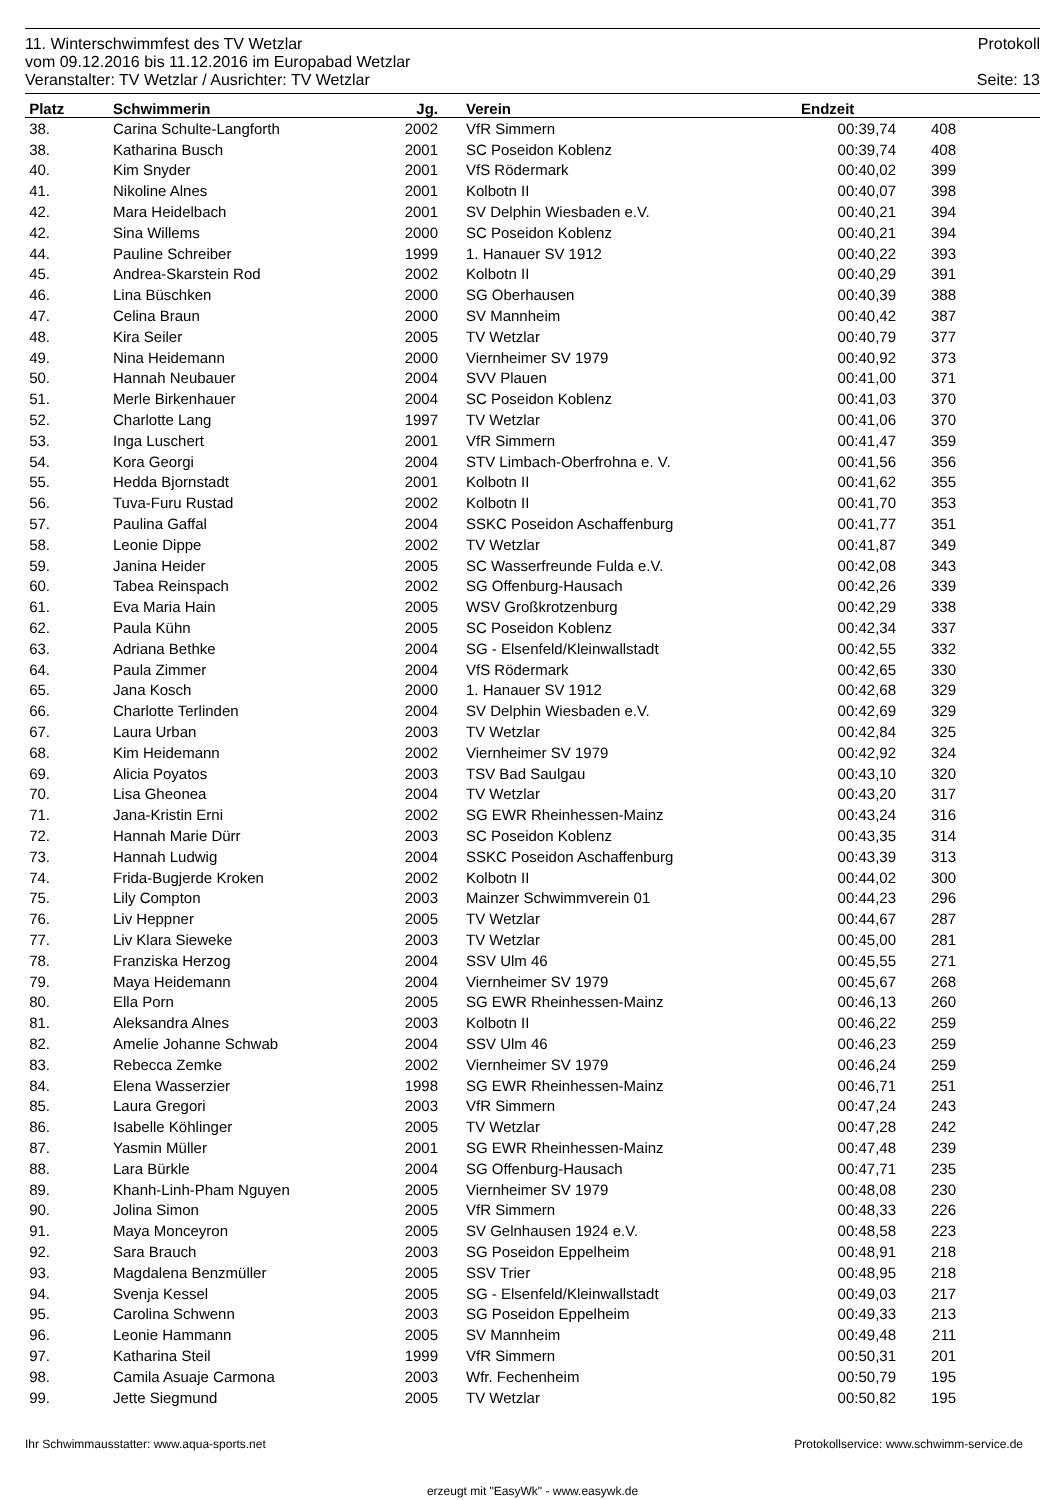11. Winterschwimmfest des TV Wetzlar Protokoll
vom 09.12.2016 bis 11.12.2016 im Europabad Wetzlar
Veranstalter: TV Wetzlar / Ausrichter: TV Wetzlar Seite: 13
| Platz | Schwimmerin | Jg. | | Verein | Endzeit | | |
| --- | --- | --- | --- | --- | --- | --- | --- |
| 38. | Carina Schulte-Langforth | 2002 | | VfR Simmern | 00:39,74 | 408 | |
| 38. | Katharina Busch | 2001 | | SC Poseidon Koblenz | 00:39,74 | 408 | |
| 40. | Kim Snyder | 2001 | | VfS Rödermark | 00:40,02 | 399 | |
| 41. | Nikoline Alnes | 2001 | | Kolbotn II | 00:40,07 | 398 | |
| 42. | Mara Heidelbach | 2001 | | SV Delphin Wiesbaden e.V. | 00:40,21 | 394 | |
| 42. | Sina Willems | 2000 | | SC Poseidon Koblenz | 00:40,21 | 394 | |
| 44. | Pauline Schreiber | 1999 | | 1. Hanauer SV 1912 | 00:40,22 | 393 | |
| 45. | Andrea-Skarstein Rod | 2002 | | Kolbotn II | 00:40,29 | 391 | |
| 46. | Lina Büschken | 2000 | | SG Oberhausen | 00:40,39 | 388 | |
| 47. | Celina Braun | 2000 | | SV Mannheim | 00:40,42 | 387 | |
| 48. | Kira Seiler | 2005 | | TV Wetzlar | 00:40,79 | 377 | |
| 49. | Nina Heidemann | 2000 | | Viernheimer SV 1979 | 00:40,92 | 373 | |
| 50. | Hannah Neubauer | 2004 | | SVV Plauen | 00:41,00 | 371 | |
| 51. | Merle Birkenhauer | 2004 | | SC Poseidon Koblenz | 00:41,03 | 370 | |
| 52. | Charlotte Lang | 1997 | | TV Wetzlar | 00:41,06 | 370 | |
| 53. | Inga Luschert | 2001 | | VfR Simmern | 00:41,47 | 359 | |
| 54. | Kora Georgi | 2004 | | STV Limbach-Oberfrohna e. V. | 00:41,56 | 356 | |
| 55. | Hedda Bjornstadt | 2001 | | Kolbotn II | 00:41,62 | 355 | |
| 56. | Tuva-Furu Rustad | 2002 | | Kolbotn II | 00:41,70 | 353 | |
| 57. | Paulina Gaffal | 2004 | | SSKC Poseidon Aschaffenburg | 00:41,77 | 351 | |
| 58. | Leonie Dippe | 2002 | | TV Wetzlar | 00:41,87 | 349 | |
| 59. | Janina Heider | 2005 | | SC Wasserfreunde Fulda e.V. | 00:42,08 | 343 | |
| 60. | Tabea Reinspach | 2002 | | SG Offenburg-Hausach | 00:42,26 | 339 | |
| 61. | Eva Maria Hain | 2005 | | WSV Großkrotzenburg | 00:42,29 | 338 | |
| 62. | Paula Kühn | 2005 | | SC Poseidon Koblenz | 00:42,34 | 337 | |
| 63. | Adriana Bethke | 2004 | | SG - Elsenfeld/Kleinwallstadt | 00:42,55 | 332 | |
| 64. | Paula Zimmer | 2004 | | VfS Rödermark | 00:42,65 | 330 | |
| 65. | Jana Kosch | 2000 | | 1. Hanauer SV 1912 | 00:42,68 | 329 | |
| 66. | Charlotte Terlinden | 2004 | | SV Delphin Wiesbaden e.V. | 00:42,69 | 329 | |
| 67. | Laura Urban | 2003 | | TV Wetzlar | 00:42,84 | 325 | |
| 68. | Kim Heidemann | 2002 | | Viernheimer SV 1979 | 00:42,92 | 324 | |
| 69. | Alicia Poyatos | 2003 | | TSV Bad Saulgau | 00:43,10 | 320 | |
| 70. | Lisa Gheonea | 2004 | | TV Wetzlar | 00:43,20 | 317 | |
| 71. | Jana-Kristin Erni | 2002 | | SG EWR Rheinhessen-Mainz | 00:43,24 | 316 | |
| 72. | Hannah Marie Dürr | 2003 | | SC Poseidon Koblenz | 00:43,35 | 314 | |
| 73. | Hannah Ludwig | 2004 | | SSKC Poseidon Aschaffenburg | 00:43,39 | 313 | |
| 74. | Frida-Bugjerde Kroken | 2002 | | Kolbotn II | 00:44,02 | 300 | |
| 75. | Lily Compton | 2003 | | Mainzer Schwimmverein 01 | 00:44,23 | 296 | |
| 76. | Liv Heppner | 2005 | | TV Wetzlar | 00:44,67 | 287 | |
| 77. | Liv Klara Sieweke | 2003 | | TV Wetzlar | 00:45,00 | 281 | |
| 78. | Franziska Herzog | 2004 | | SSV Ulm 46 | 00:45,55 | 271 | |
| 79. | Maya Heidemann | 2004 | | Viernheimer SV 1979 | 00:45,67 | 268 | |
| 80. | Ella Porn | 2005 | | SG EWR Rheinhessen-Mainz | 00:46,13 | 260 | |
| 81. | Aleksandra Alnes | 2003 | | Kolbotn II | 00:46,22 | 259 | |
| 82. | Amelie Johanne Schwab | 2004 | | SSV Ulm 46 | 00:46,23 | 259 | |
| 83. | Rebecca Zemke | 2002 | | Viernheimer SV 1979 | 00:46,24 | 259 | |
| 84. | Elena Wasserzier | 1998 | | SG EWR Rheinhessen-Mainz | 00:46,71 | 251 | |
| 85. | Laura Gregori | 2003 | | VfR Simmern | 00:47,24 | 243 | |
| 86. | Isabelle Köhlinger | 2005 | | TV Wetzlar | 00:47,28 | 242 | |
| 87. | Yasmin Müller | 2001 | | SG EWR Rheinhessen-Mainz | 00:47,48 | 239 | |
| 88. | Lara Bürkle | 2004 | | SG Offenburg-Hausach | 00:47,71 | 235 | |
| 89. | Khanh-Linh-Pham Nguyen | 2005 | | Viernheimer SV 1979 | 00:48,08 | 230 | |
| 90. | Jolina Simon | 2005 | | VfR Simmern | 00:48,33 | 226 | |
| 91. | Maya Monceyron | 2005 | | SV Gelnhausen 1924 e.V. | 00:48,58 | 223 | |
| 92. | Sara Brauch | 2003 | | SG Poseidon Eppelheim | 00:48,91 | 218 | |
| 93. | Magdalena Benzmüller | 2005 | | SSV Trier | 00:48,95 | 218 | |
| 94. | Svenja Kessel | 2005 | | SG - Elsenfeld/Kleinwallstadt | 00:49,03 | 217 | |
| 95. | Carolina Schwenn | 2003 | | SG Poseidon Eppelheim | 00:49,33 | 213 | |
| 96. | Leonie Hammann | 2005 | | SV Mannheim | 00:49,48 | 211 | |
| 97. | Katharina Steil | 1999 | | VfR Simmern | 00:50,31 | 201 | |
| 98. | Camila Asuaje Carmona | 2003 | | Wfr. Fechenheim | 00:50,79 | 195 | |
| 99. | Jette Siegmund | 2005 | | TV Wetzlar | 00:50,82 | 195 | |
Ihr Schwimmausstatter: www.aqua-sports.net Protokollservice: www.schwimm-service.de
erzeugt mit "EasyWk" - www.easywk.de